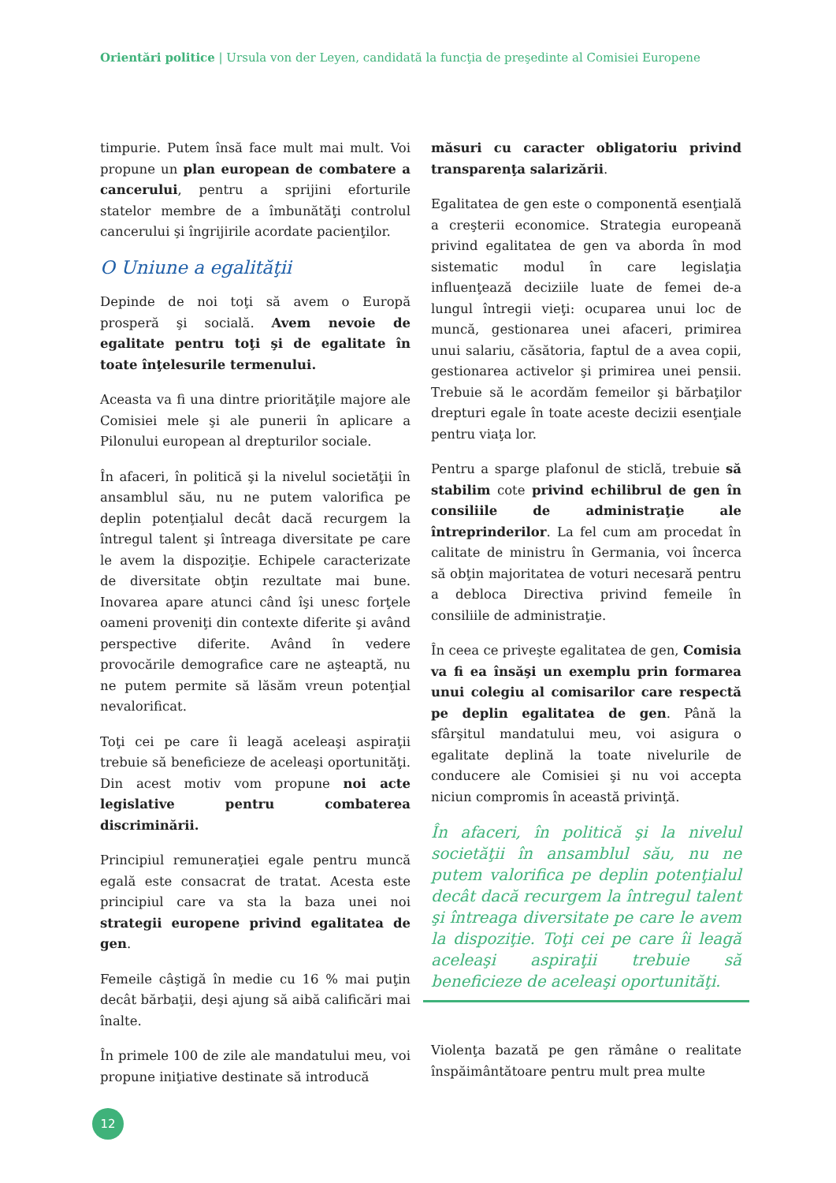Orientări politice | Ursula von der Leyen, candidată la funcţia de preşedinte al Comisiei Europene
timpurie. Putem însă face mult mai mult. Voi propune un plan european de combatere a cancerului, pentru a sprijini eforturile statelor membre de a îmbunătăţi controlul cancerului şi îngrijirile acordate pacienţilor.
O Uniune a egalităţii
Depinde de noi toţi să avem o Europă prosperă şi socială. Avem nevoie de egalitate pentru toţi şi de egalitate în toate înţelesurile termenului.
Aceasta va fi una dintre priorităţile majore ale Comisiei mele şi ale punerii în aplicare a Pilonului european al drepturilor sociale.
În afaceri, în politică şi la nivelul societăţii în ansamblul său, nu ne putem valorifica pe deplin potenţialul decât dacă recurgem la întregul talent şi întreaga diversitate pe care le avem la dispoziţie. Echipele caracterizate de diversitate obţin rezultate mai bune. Inovarea apare atunci când îşi unesc forţele oameni proveniţi din contexte diferite şi având perspective diferite. Având în vedere provocările demografice care ne aşteaptă, nu ne putem permite să lăsăm vreun potenţial nevalorificat.
Toţi cei pe care îi leagă aceleaşi aspiraţii trebuie să beneficieze de aceleaşi oportunităţi. Din acest motiv vom propune noi acte legislative pentru combaterea discriminării.
Principiul remuneraţiei egale pentru muncă egală este consacrat de tratat. Acesta este principiul care va sta la baza unei noi strategii europene privind egalitatea de gen.
Femeile câştigă în medie cu 16 % mai puţin decât bărbaţii, deşi ajung să aibă calificări mai înalte.
În primele 100 de zile ale mandatului meu, voi propune iniţiative destinate să introducă
măsuri cu caracter obligatoriu privind transparenţa salarizării.
Egalitatea de gen este o componentă esenţială a creşterii economice. Strategia europeană privind egalitatea de gen va aborda în mod sistematic modul în care legislaţia influenţează deciziile luate de femei de-a lungul întregii vieţi: ocuparea unui loc de muncă, gestionarea unei afaceri, primirea unui salariu, căsătoria, faptul de a avea copii, gestionarea activelor şi primirea unei pensii. Trebuie să le acordăm femeilor şi bărbaţilor drepturi egale în toate aceste decizii esenţiale pentru viaţa lor.
Pentru a sparge plafonul de sticlă, trebuie să stabilim cote privind echilibrul de gen în consiliile de administraţie ale întreprinderilor. La fel cum am procedat în calitate de ministru în Germania, voi încerca să obţin majoritatea de voturi necesară pentru a debloca Directiva privind femeile în consiliile de administraţie.
În ceea ce priveşte egalitatea de gen, Comisia va fi ea însăşi un exemplu prin formarea unui colegiu al comisarilor care respectă pe deplin egalitatea de gen. Până la sfârşitul mandatului meu, voi asigura o egalitate deplină la toate nivelurile de conducere ale Comisiei şi nu voi accepta niciun compromis în această privinţă.
În afaceri, în politică şi la nivelul societăţii în ansamblul său, nu ne putem valorifica pe deplin potenţialul decât dacă recurgem la întregul talent şi întreaga diversitate pe care le avem la dispoziţie. Toţi cei pe care îi leagă aceleaşi aspiraţii trebuie să beneficieze de aceleaşi oportunităţi.
Violenţa bazată pe gen rămâne o realitate înspăimântătoare pentru mult prea multe
12